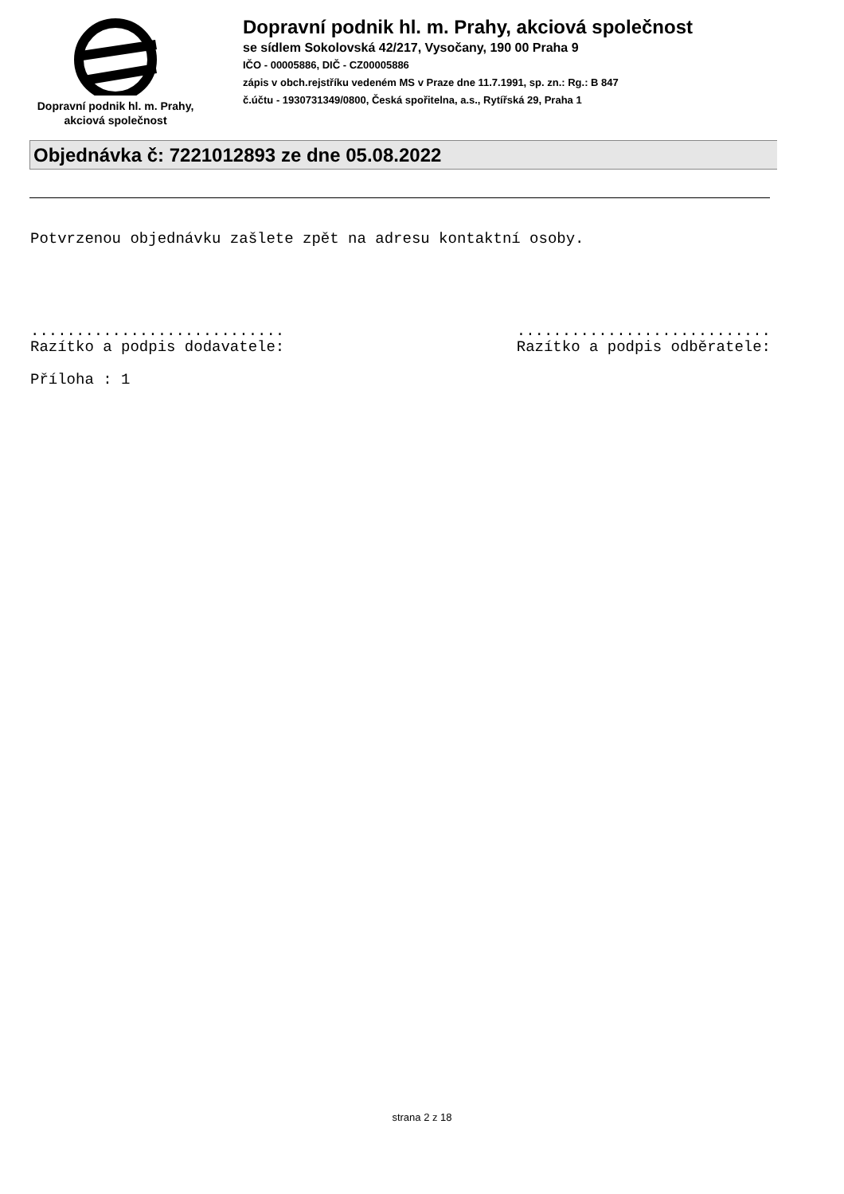Dopravní podnik hl. m. Prahy,
akciová společnost
Dopravní podnik hl. m. Prahy, akciová společnost
se sídlem Sokolovská 42/217, Vysočany, 190 00 Praha 9
IČO - 00005886, DIČ - CZ00005886
zápis v obch.rejstříku vedeném MS v Praze dne 11.7.1991, sp. zn.: Rg.: B 847
č.účtu - 1930731349/0800, Česká spořitelna, a.s., Rytířská 29, Praha 1
Objednávka č: 7221012893 ze dne 05.08.2022
Potvrzenou objednávku zašlete zpět na adresu kontaktní osoby.
............................
Razítko a podpis dodavatele:
............................
Razítko a podpis odběratele:
Příloha : 1
strana 2 z 18